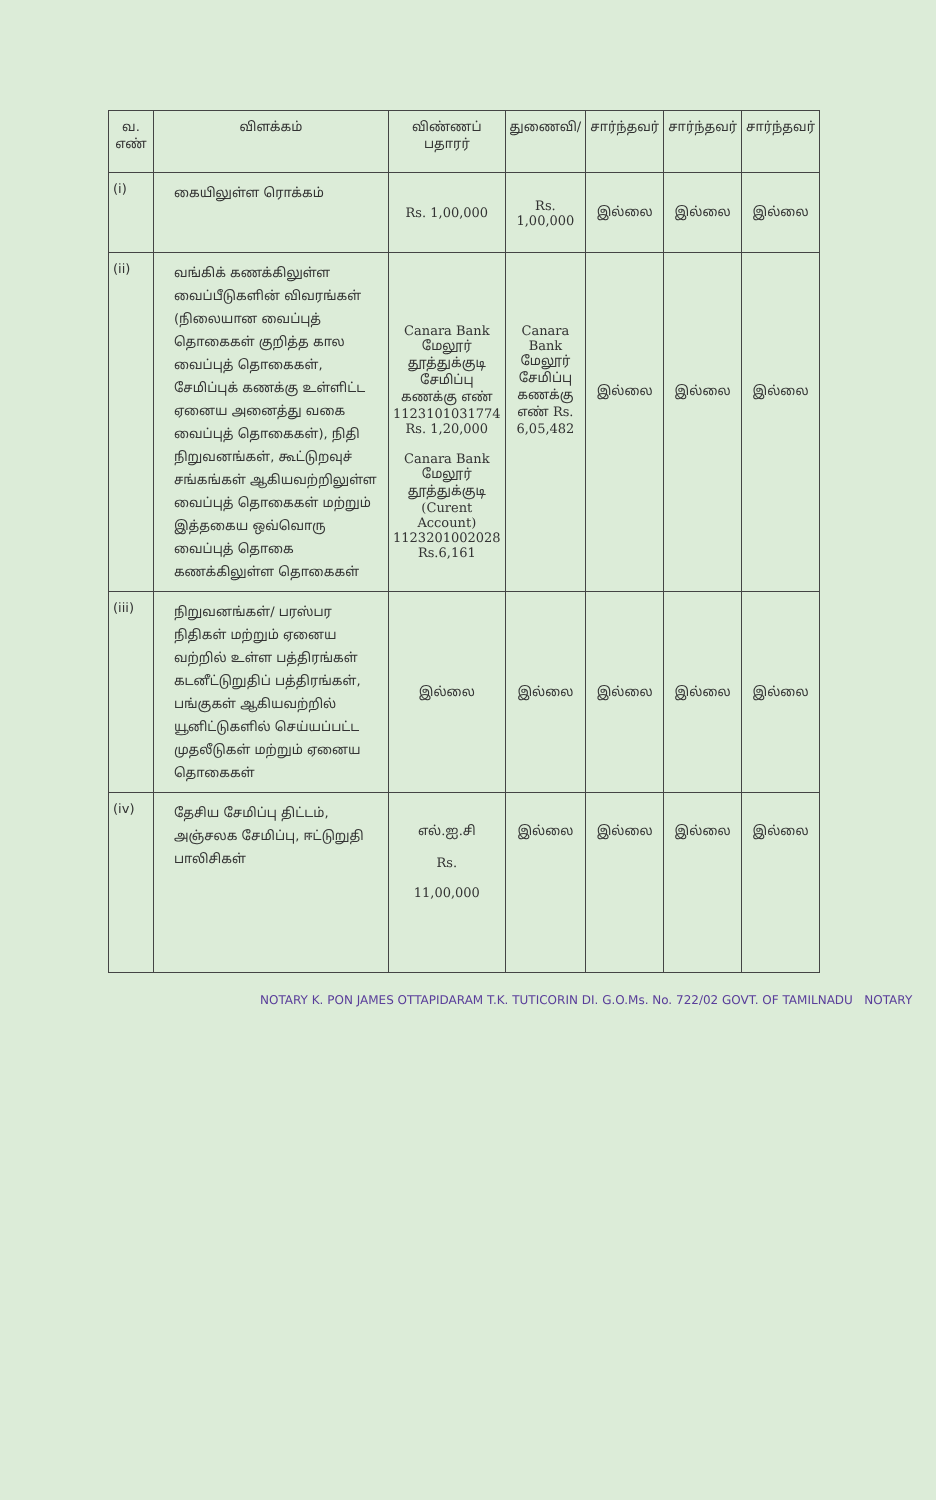| வ. எண் | விளக்கம் | விண்ணப் பதாரர் | துணைவி/ | சார்ந்தவர் | சார்ந்தவர் | சார்ந்தவர் |
| --- | --- | --- | --- | --- | --- | --- |
| (i) | கையிலுள்ள ரொக்கம் | Rs. 1,00,000 | Rs. 1,00,000 | இல்லை | இல்லை | இல்லை |
| (ii) | வங்கிக் கணக்கிலுள்ள வைப்பீடுகளின் விவரங்கள் (நிலையான வைப்புத் தொகைகள் குறித்த கால வைப்புத் தொகைகள், சேமிப்புக் கணக்கு உள்ளிட்ட ஏனைய அனைத்து வகை வைப்புத் தொகைகள்), நிதி நிறுவனங்கள், கூட்டுறவுச் சங்கங்கள் ஆகியவற்றிலுள்ள வைப்புத் தொகைகள் மற்றும் இத்தகைய ஒவ்வொரு வைப்புத் தொகை கணக்கிலுள்ள தொகைகள் | Canara Bank மேலூர் தூத்துக்குடி சேமிப்பு கணக்கு எண் 1123101031774 Rs. 1,20,000 Canara Bank மேலூர் தூத்துக்குடி (Curent Account) 1123201002028 Rs.6,161 | Canara Bank மேலூர் சேமிப்பு கணக்கு எண் Rs. 6,05,482 | இல்லை | இல்லை | இல்லை |
| (iii) | நிறுவனங்கள்/ பரஸ்பர நிதிகள் மற்றும் ஏனைய வற்றில் உள்ள பத்திரங்கள் கடனீட்டுறுதிப் பத்திரங்கள், பங்குகள் ஆகியவற்றில் யூனிட்டுகளில் செய்யப்பட்ட முதலீடுகள் மற்றும் ஏனைய தொகைகள் | இல்லை | இல்லை | இல்லை | இல்லை | இல்லை |
| (iv) | தேசிய சேமிப்பு திட்டம், அஞ்சலக சேமிப்பு, ஈட்டுறுதி பாலிசிகள் | எல்.ஐ.சி Rs. 11,00,000 | இல்லை | இல்லை | இல்லை | இல்லை |
NOTARY K. PON JAMES OTTAPIDARAM T.K. TUTICORIN DI. G.O.Ms. No. 722/02 GOVT. OF TAMILNADU NOTARY